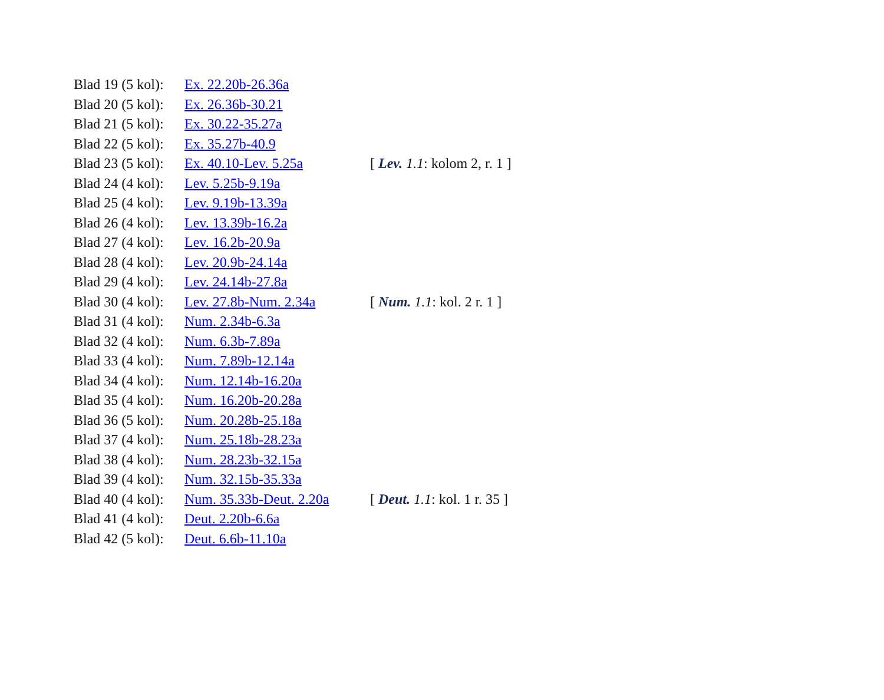| Blad 19 (5 kol): | Ex. 22.20b-26.36a | |
| Blad 20 (5 kol): | Ex. 26.36b-30.21 | |
| Blad 21 (5 kol): | Ex. 30.22-35.27a | |
| Blad 22 (5 kol): | Ex. 35.27b-40.9 | |
| Blad 23 (5 kol): | Ex. 40.10-Lev. 5.25a | [ Lev. 1.1 : kolom 2, r. 1 ] |
| Blad 24 (4 kol): | Lev. 5.25b-9.19a | |
| Blad 25 (4 kol): | Lev. 9.19b-13.39a | |
| Blad 26 (4 kol): | Lev. 13.39b-16.2a | |
| Blad 27 (4 kol): | Lev. 16.2b-20.9a | |
| Blad 28 (4 kol): | Lev. 20.9b-24.14a | |
| Blad 29 (4 kol): | Lev. 24.14b-27.8a | |
| Blad 30 (4 kol): | Lev. 27.8b-Num. 2.34a | [ Num. 1.1 : kol. 2 r. 1 ] |
| Blad 31 (4 kol): | Num. 2.34b-6.3a | |
| Blad 32 (4 kol): | Num. 6.3b-7.89a | |
| Blad 33 (4 kol): | Num. 7.89b-12.14a | |
| Blad 34 (4 kol): | Num. 12.14b-16.20a | |
| Blad 35 (4 kol): | Num. 16.20b-20.28a | |
| Blad 36 (5 kol): | Num. 20.28b-25.18a | |
| Blad 37 (4 kol): | Num. 25.18b-28.23a | |
| Blad 38 (4 kol): | Num. 28.23b-32.15a | |
| Blad 39 (4 kol): | Num. 32.15b-35.33a | |
| Blad 40 (4 kol): | Num. 35.33b-Deut. 2.20a | [ Deut. 1.1 : kol. 1 r. 35 ] |
| Blad 41 (4 kol): | Deut. 2.20b-6.6a | |
| Blad 42 (5 kol): | Deut. 6.6b-11.10a | |